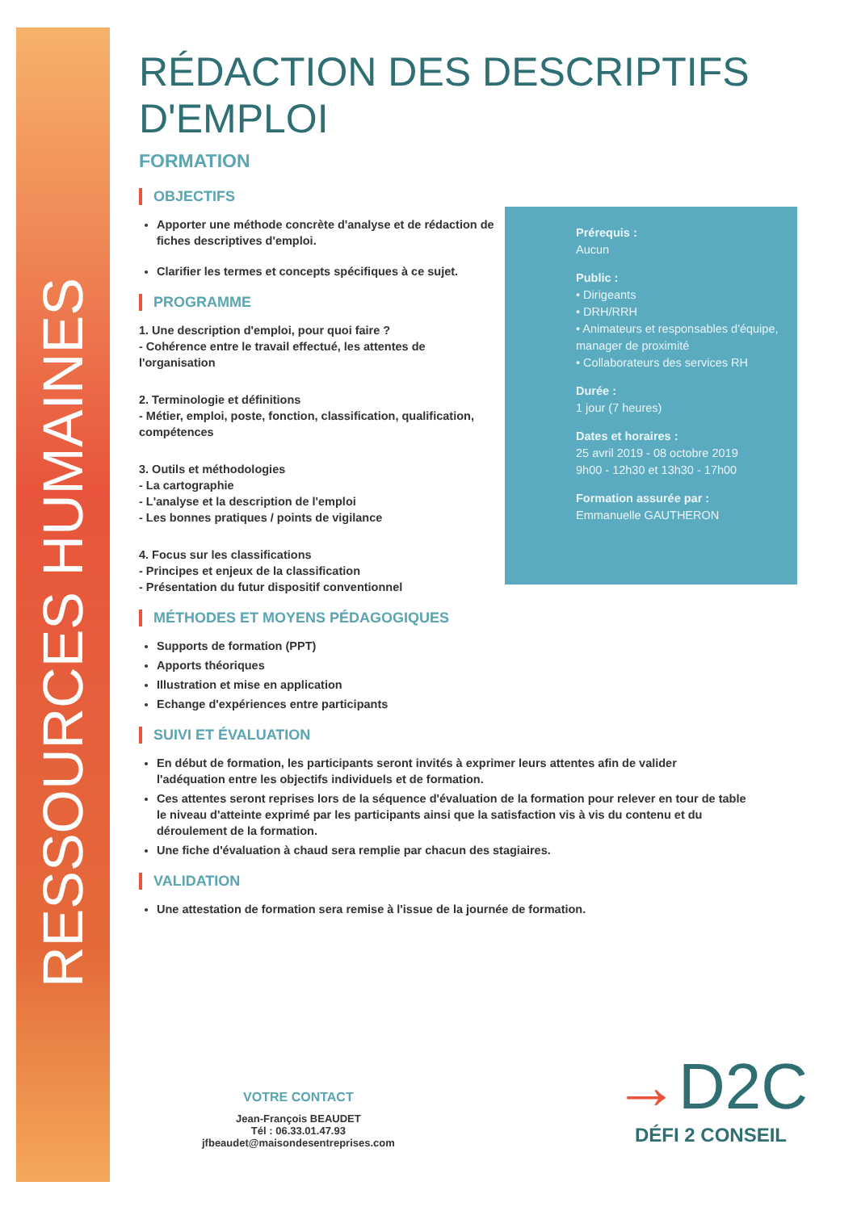RESSOURCES HUMAINES
RÉDACTION DES DESCRIPTIFS
D'EMPLOI
FORMATION
OBJECTIFS
Apporter une méthode concrète d'analyse et de rédaction de fiches descriptives d'emploi.
Clarifier les termes et concepts spécifiques à ce sujet.
PROGRAMME
1. Une description d'emploi, pour quoi faire ?
- Cohérence entre le travail effectué, les attentes de l'organisation
2. Terminologie et définitions
- Métier, emploi, poste, fonction, classification, qualification, compétences
3. Outils et méthodologies
- La cartographie
- L'analyse et la description de l'emploi
- Les bonnes pratiques / points de vigilance
4. Focus sur les classifications
- Principes et enjeux de la classification
- Présentation du futur dispositif conventionnel
MÉTHODES ET MOYENS PÉDAGOGIQUES
Supports de formation (PPT)
Apports théoriques
Illustration et mise en application
Echange d'expériences entre participants
SUIVI ET ÉVALUATION
En début de formation, les participants seront invités à exprimer leurs attentes afin de valider l'adéquation entre les objectifs individuels et de formation.
Ces attentes seront reprises lors de la séquence d'évaluation de la formation pour relever en tour de table le niveau d'atteinte exprimé par les participants ainsi que la satisfaction vis à vis du contenu et du déroulement de la formation.
Une fiche d'évaluation à chaud sera remplie par chacun des stagiaires.
VALIDATION
Une attestation de formation sera remise à l'issue de la journée de formation.
Prérequis :
Aucun
Public :
• Dirigeants
• DRH/RRH
• Animateurs et responsables d'équipe, manager de proximité
• Collaborateurs des services RH
Durée :
1 jour (7 heures)
Dates et horaires :
25 avril 2019 - 08 octobre 2019
9h00 - 12h30 et 13h30 - 17h00
Formation assurée par :
Emmanuelle GAUTHERON
VOTRE CONTACT
Jean-François BEAUDET
Tél : 06.33.01.47.93
jfbeaudet@maisondesentreprises.com
→D2C
DÉFI 2 CONSEIL